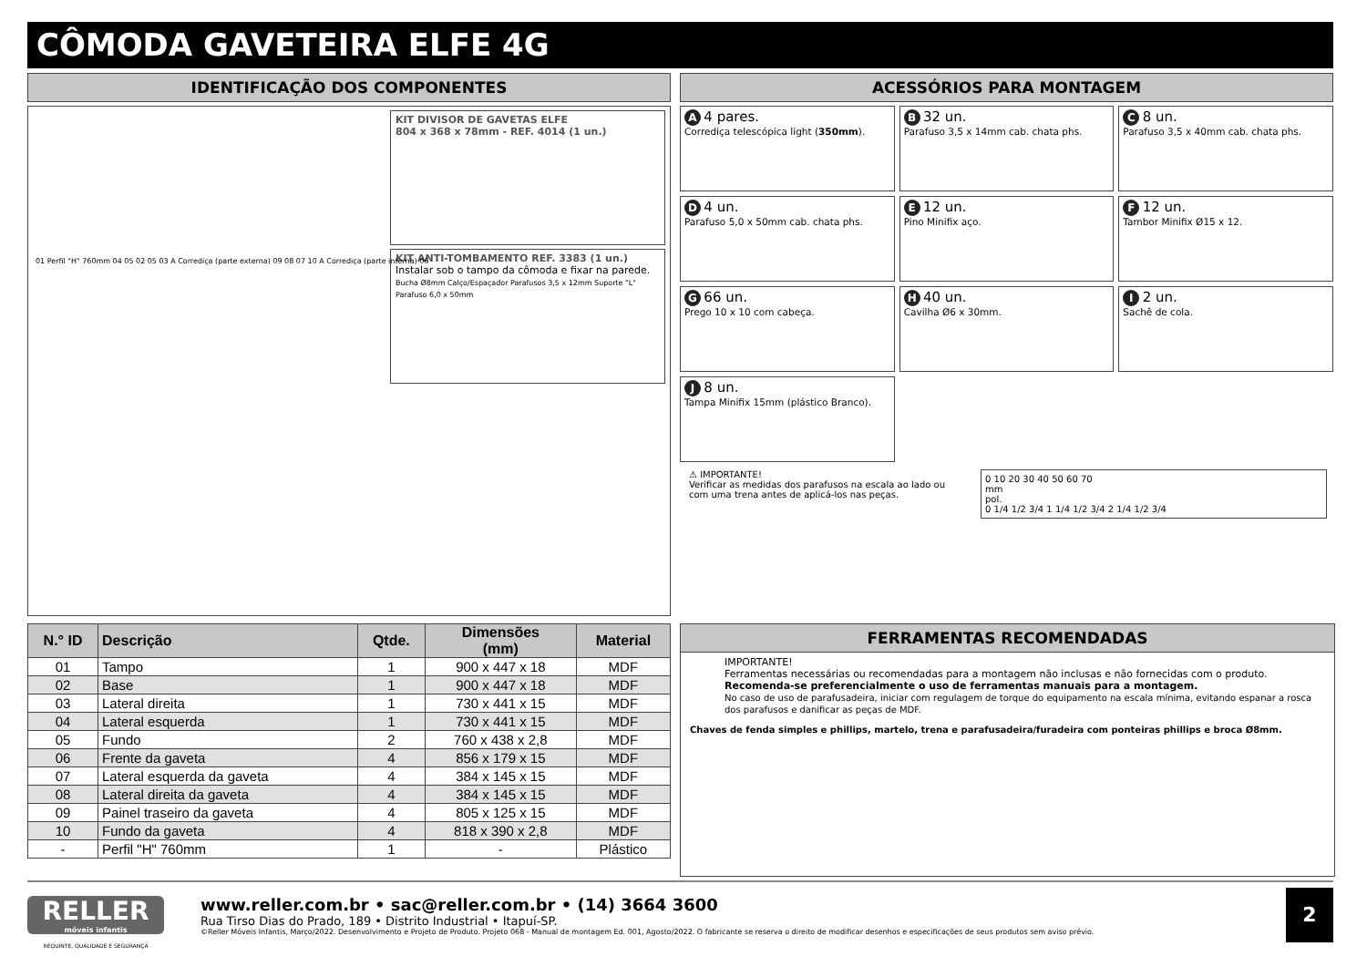CÔMODA GAVETEIRA ELFE 4G
IDENTIFICAÇÃO DOS COMPONENTES
KIT DIVISOR DE GAVETAS ELFE
804 x 368 x 78mm - REF. 4014 (1 un.)
KIT ANTI-TOMBAMENTO REF. 3383 (1 un.)
Instalar sob o tampo da cômoda e fixar na parede.
Bucha Ø8mm Calço/Espaçador Parafusos 3,5 x 12mm Suporte "L" Parafuso 6,0 x 50mm
01 Perfil "H" 760mm 04 05 02 05 03 A Corrediça (parte externa) 09 08 07 10 A Corrediça (parte interna) 06
ACESSÓRIOS PARA MONTAGEM
A 4 pares.
Corrediça telescópica light (350mm).
B 32 un.
Parafuso 3,5 x 14mm cab. chata phs.
C 8 un.
Parafuso 3,5 x 40mm cab. chata phs.
D 4 un.
Parafuso 5,0 x 50mm cab. chata phs.
E 12 un.
Pino Minifix aço.
F 12 un.
Tambor Minifix Ø15 x 12.
G 66 un.
Prego 10 x 10 com cabeça.
H 40 un.
Cavilha Ø6 x 30mm.
I 2 un.
Sachê de cola.
J 8 un.
Tampa Minifix 15mm (plástico Branco).
⚠ IMPORTANTE!
Verificar as medidas dos parafusos na escala ao lado ou com uma trena antes de aplicá-los nas peças.
0 10 20 30 40 50 60 70
mm
pol.
0 1/4 1/2 3/4 1 1/4 1/2 3/4 2 1/4 1/2 3/4
| N.° ID | Descrição | Qtde. | Dimensões (mm) | Material |
| --- | --- | --- | --- | --- |
| 01 | Tampo | 1 | 900 x 447 x 18 | MDF |
| 02 | Base | 1 | 900 x 447 x 18 | MDF |
| 03 | Lateral direita | 1 | 730 x 441 x 15 | MDF |
| 04 | Lateral esquerda | 1 | 730 x 441 x 15 | MDF |
| 05 | Fundo | 2 | 760 x 438 x 2,8 | MDF |
| 06 | Frente da gaveta | 4 | 856 x 179 x 15 | MDF |
| 07 | Lateral esquerda da gaveta | 4 | 384 x 145 x 15 | MDF |
| 08 | Lateral direita da gaveta | 4 | 384 x 145 x 15 | MDF |
| 09 | Painel traseiro da gaveta | 4 | 805 x 125 x 15 | MDF |
| 10 | Fundo da gaveta | 4 | 818 x 390 x 2,8 | MDF |
| - | Perfil "H" 760mm | 1 | - | Plástico |
FERRAMENTAS RECOMENDADAS
IMPORTANTE!
Ferramentas necessárias ou recomendadas para a montagem não inclusas e não fornecidas com o produto.
Recomenda-se preferencialmente o uso de ferramentas manuais para a montagem.
No caso de uso de parafusadeira, iniciar com regulagem de torque do equipamento na escala mínima, evitando espanar a rosca dos parafusos e danificar as peças de MDF.
Chaves de fenda simples e phillips, martelo, trena e parafusadeira/furadeira com ponteiras phillips e broca Ø8mm.
RELLER
móveis infantis
www.reller.com.br • sac@reller.com.br • (14) 3664 3600
Rua Tirso Dias do Prado, 189 • Distrito Industrial • Itapuí-SP.
©Reller Móveis Infantis, Março/2022. Desenvolvimento e Projeto de Produto. Projeto 068 - Manual de montagem Ed. 001, Agosto/2022. O fabricante se reserva o direito de modificar desenhos e especificações de seus produtos sem aviso prévio.
2
REQUINTE, QUALIDADE E SEGURANÇA